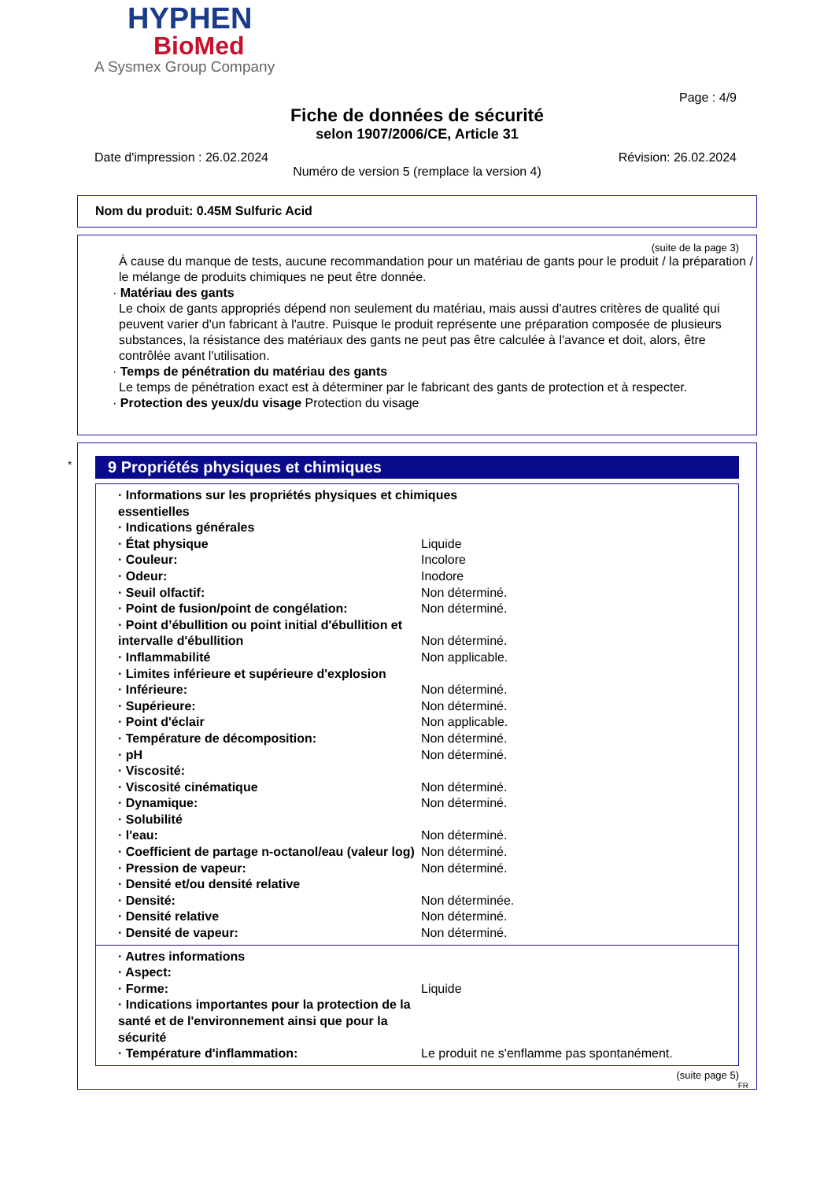HYPHEN
BioMed
A Sysmex Group Company
Page : 4/9
Fiche de données de sécurité
selon 1907/2006/CE, Article 31
Date d'impression : 26.02.2024 Révision: 26.02.2024
Numéro de version 5 (remplace la version 4)
Nom du produit: 0.45M Sulfuric Acid
(suite de la page 3)
À cause du manque de tests, aucune recommandation pour un matériau de gants pour le produit / la préparation / le mélange de produits chimiques ne peut être donnée.
· Matériau des gants
Le choix de gants appropriés dépend non seulement du matériau, mais aussi d'autres critères de qualité qui peuvent varier d'un fabricant à l'autre. Puisque le produit représente une préparation composée de plusieurs substances, la résistance des matériaux des gants ne peut pas être calculée à l'avance et doit, alors, être contrôlée avant l'utilisation.
· Temps de pénétration du matériau des gants
Le temps de pénétration exact est à déterminer par le fabricant des gants de protection et à respecter.
· Protection des yeux/du visage Protection du visage
*
9 Propriétés physiques et chimiques
| · Informations sur les propriétés physiques et chimiques essentielles | |
| · Indications générales | |
| · État physique | Liquide |
| · Couleur: | Incolore |
| · Odeur: | Inodore |
| · Seuil olfactif: | Non déterminé. |
| · Point de fusion/point de congélation: | Non déterminé. |
| · Point d’ébullition ou point initial d'ébullition et intervalle d'ébullition | Non déterminé. |
| · Inflammabilité | Non applicable. |
| · Limites inférieure et supérieure d'explosion | |
| · Inférieure: | Non déterminé. |
| · Supérieure: | Non déterminé. |
| · Point d'éclair | Non applicable. |
| · Température de décomposition: | Non déterminé. |
| · pH | Non déterminé. |
| · Viscosité: | |
| · Viscosité cinématique | Non déterminé. |
| · Dynamique: | Non déterminé. |
| · Solubilité | |
| · l'eau: | Non déterminé. |
| · Coefficient de partage n-octanol/eau (valeur log) | Non déterminé. |
| · Pression de vapeur: | Non déterminé. |
| · Densité et/ou densité relative | |
| · Densité: | Non déterminée. |
| · Densité relative | Non déterminé. |
| · Densité de vapeur: | Non déterminé. |
| · Autres informations | |
| · Aspect: | |
| · Forme: | Liquide |
| · Indications importantes pour la protection de la santé et de l'environnement ainsi que pour la sécurité | |
| · Température d'inflammation: | Le produit ne s'enflamme pas spontanément. |
(suite page 5)
FR